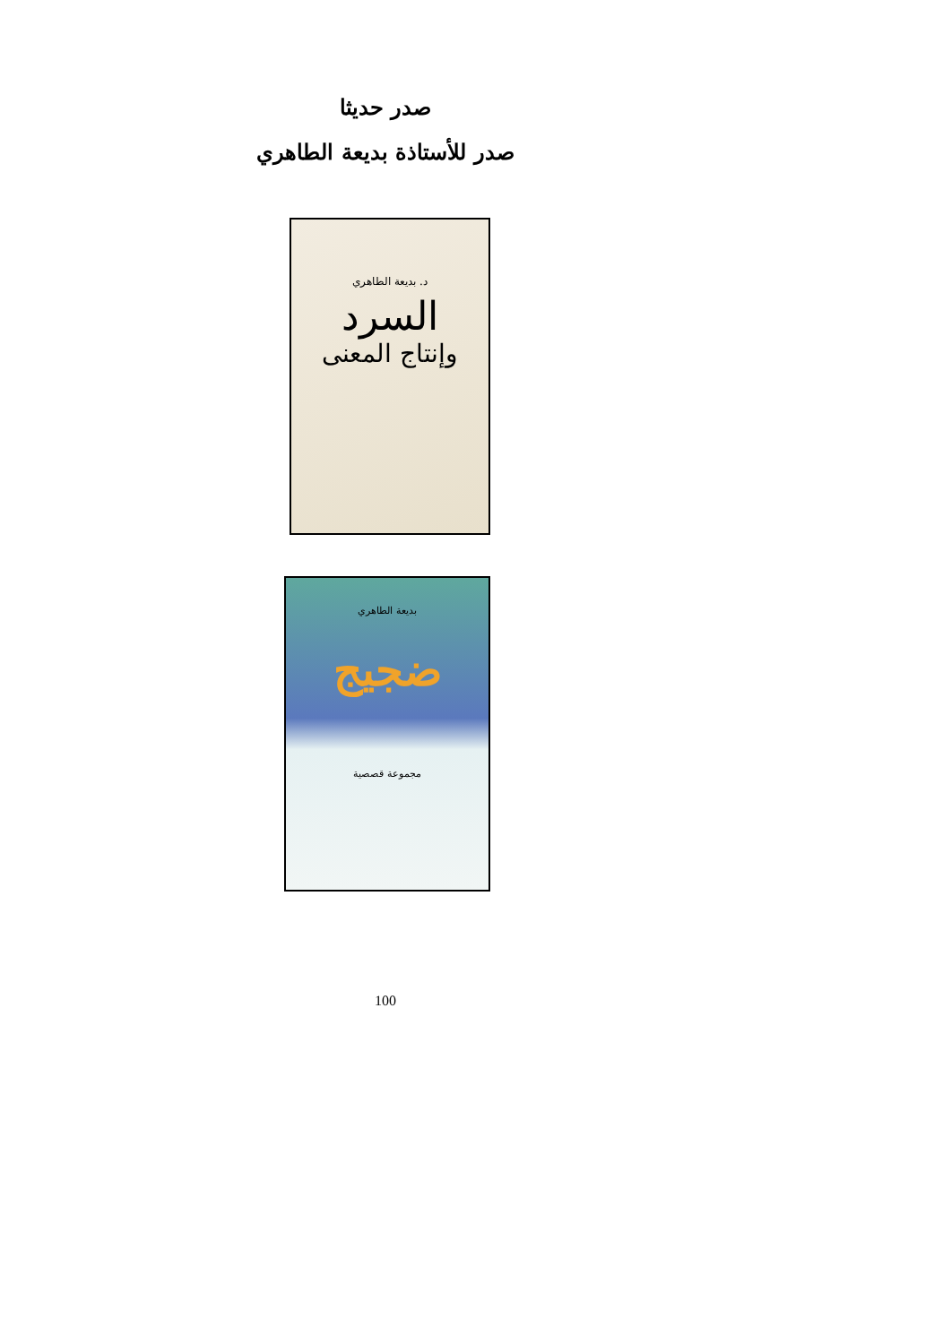صدر حديثا
صدر للأستاذة بديعة الطاهري
د. بديعة الطاهري
السرد
وإنتاج المعنى
بديعة الطاهري
ضجيج
مجموعة قصصية
100